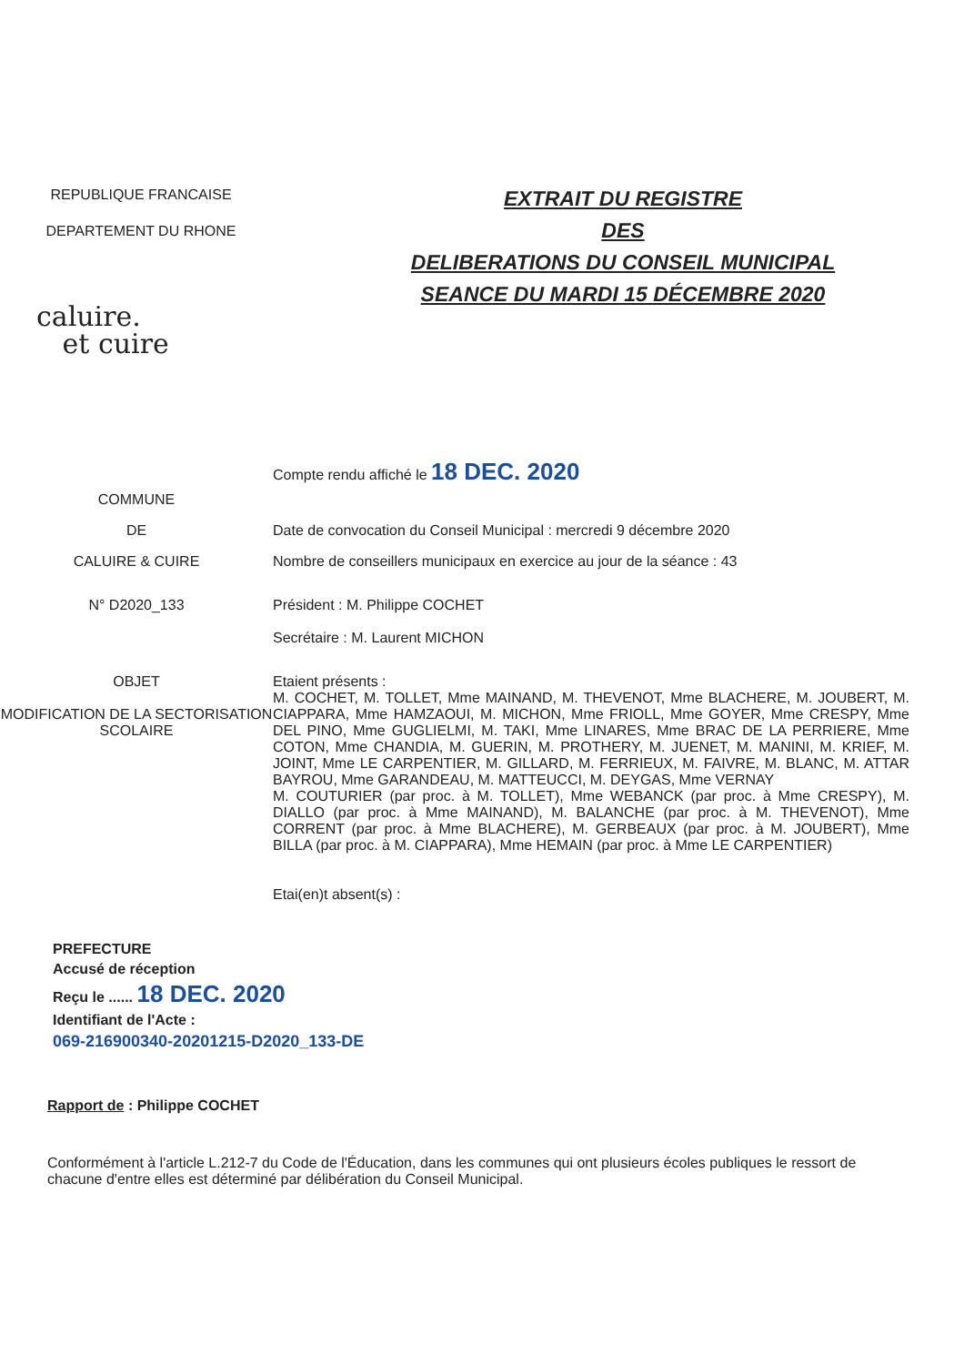REPUBLIQUE FRANCAISE
DEPARTEMENT DU RHONE
caluire.
et cuire
EXTRAIT DU REGISTRE
DES
DELIBERATIONS DU CONSEIL MUNICIPAL
SEANCE DU MARDI 15 DÉCEMBRE 2020
Compte rendu affiché le 18 DEC. 2020
COMMUNE
DE Date de convocation du Conseil Municipal : mercredi 9 décembre 2020
CALUIRE & CUIRE Nombre de conseillers municipaux en exercice au jour de la séance : 43
N° D2020_133 Président : M. Philippe COCHET
Secrétaire : M. Laurent MICHON
OBJET
MODIFICATION DE LA SECTORISATION SCOLAIRE
Etaient présents :
M. COCHET, M. TOLLET, Mme MAINAND, M. THEVENOT, Mme BLACHERE, M. JOUBERT, M. CIAPPARA, Mme HAMZAOUI, M. MICHON, Mme FRIOLL, Mme GOYER, Mme CRESPY, Mme DEL PINO, Mme GUGLIELMI, M. TAKI, Mme LINARES, Mme BRAC DE LA PERRIERE, Mme COTON, Mme CHANDIA, M. GUERIN, M. PROTHERY, M. JUENET, M. MANINI, M. KRIEF, M. JOINT, Mme LE CARPENTIER, M. GILLARD, M. FERRIEUX, M. FAIVRE, M. BLANC, M. ATTAR BAYROU, Mme GARANDEAU, M. MATTEUCCI, M. DEYGAS, Mme VERNAY
M. COUTURIER (par proc. à M. TOLLET), Mme WEBANCK (par proc. à Mme CRESPY), M. DIALLO (par proc. à Mme MAINAND), M. BALANCHE (par proc. à M. THEVENOT), Mme CORRENT (par proc. à Mme BLACHERE), M. GERBEAUX (par proc. à M. JOUBERT), Mme BILLA (par proc. à M. CIAPPARA), Mme HEMAIN (par proc. à Mme LE CARPENTIER)
Etai(en)t absent(s) :
PREFECTURE
Accusé de réception
Reçu le ...... 18 DEC. 2020
Identifiant de l'Acte :
069-216900340-20201215-D2020_133-DE
Rapport de : Philippe COCHET
Conformément à l'article L.212-7 du Code de l'Éducation, dans les communes qui ont plusieurs écoles publiques le ressort de chacune d'entre elles est déterminé par délibération du Conseil Municipal.